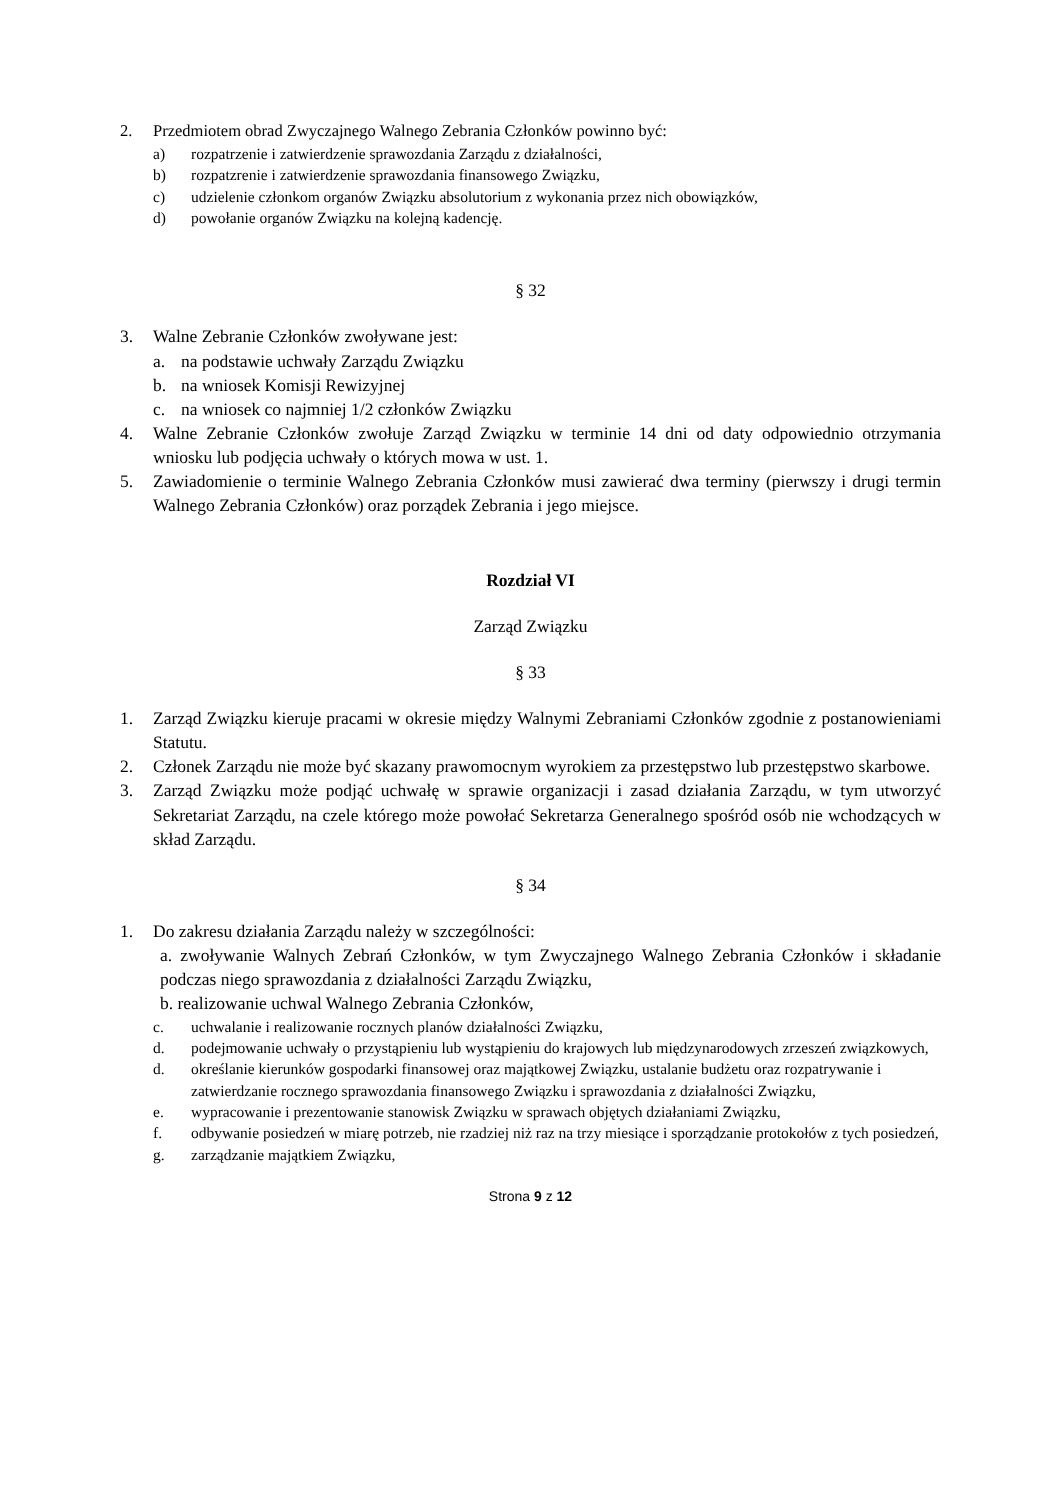2. Przedmiotem obrad Zwyczajnego Walnego Zebrania Członków powinno być:
a) rozpatrzenie i zatwierdzenie sprawozdania Zarządu z działalności,
b) rozpatzrenie i zatwierdzenie sprawozdania finansowego Związku,
c) udzielenie członkom organów Związku absolutorium z wykonania przez nich obowiązków,
d) powołanie organów Związku na kolejną kadencję.
§ 32
3. Walne Zebranie Członków zwoływane jest:
a. na podstawie uchwały Zarządu Związku
b. na wniosek Komisji Rewizyjnej
c. na wniosek co najmniej 1/2 członków Związku
4. Walne Zebranie Członków zwołuje Zarząd Związku w terminie 14 dni od daty odpowiednio otrzymania wniosku lub podjęcia uchwały o których mowa w ust. 1.
5. Zawiadomienie o terminie Walnego Zebrania Członków musi zawierać dwa terminy (pierwszy i drugi termin Walnego Zebrania Członków) oraz porządek Zebrania i jego miejsce.
Rozdział VI
Zarząd Związku
§ 33
1. Zarząd Związku kieruje pracami w okresie między Walnymi Zebraniami Członków zgodnie z postanowieniami Statutu.
2. Członek Zarządu nie może być skazany prawomocnym wyrokiem za przestępstwo lub przestępstwo skarbowe.
3. Zarząd Związku może podjąć uchwałę w sprawie organizacji i zasad działania Zarządu, w tym utworzyć Sekretariat Zarządu, na czele którego może powołać Sekretarza Generalnego spośród osób nie wchodzących w skład Zarządu.
§ 34
1. Do zakresu działania Zarządu należy w szczególności:
a. zwoływanie Walnych Zebrań Członków, w tym Zwyczajnego Walnego Zebrania Członków i składanie podczas niego sprawozdania z działalności Zarządu Związku,
b. realizowanie uchwal Walnego Zebrania Członków,
c. uchwalanie i realizowanie rocznych planów działalności Związku,
d. podejmowanie uchwały o przystąpieniu lub wystąpieniu do krajowych lub międzynarodowych zrzeszeń związkowych,
d. określanie kierunków gospodarki finansowej oraz majątkowej Związku, ustalanie budżetu oraz rozpatrywanie i zatwierdzanie rocznego sprawozdania finansowego Związku i sprawozdania z działalności Związku,
e. wypracowanie i prezentowanie stanowisk Związku w sprawach objętych działaniami Związku,
f. odbywanie posiedzeń w miarę potrzeb, nie rzadziej niż raz na trzy miesiące i sporządzanie protokołów z tych posiedzeń,
g. zarządzanie majątkiem Związku,
Strona 9 z 12